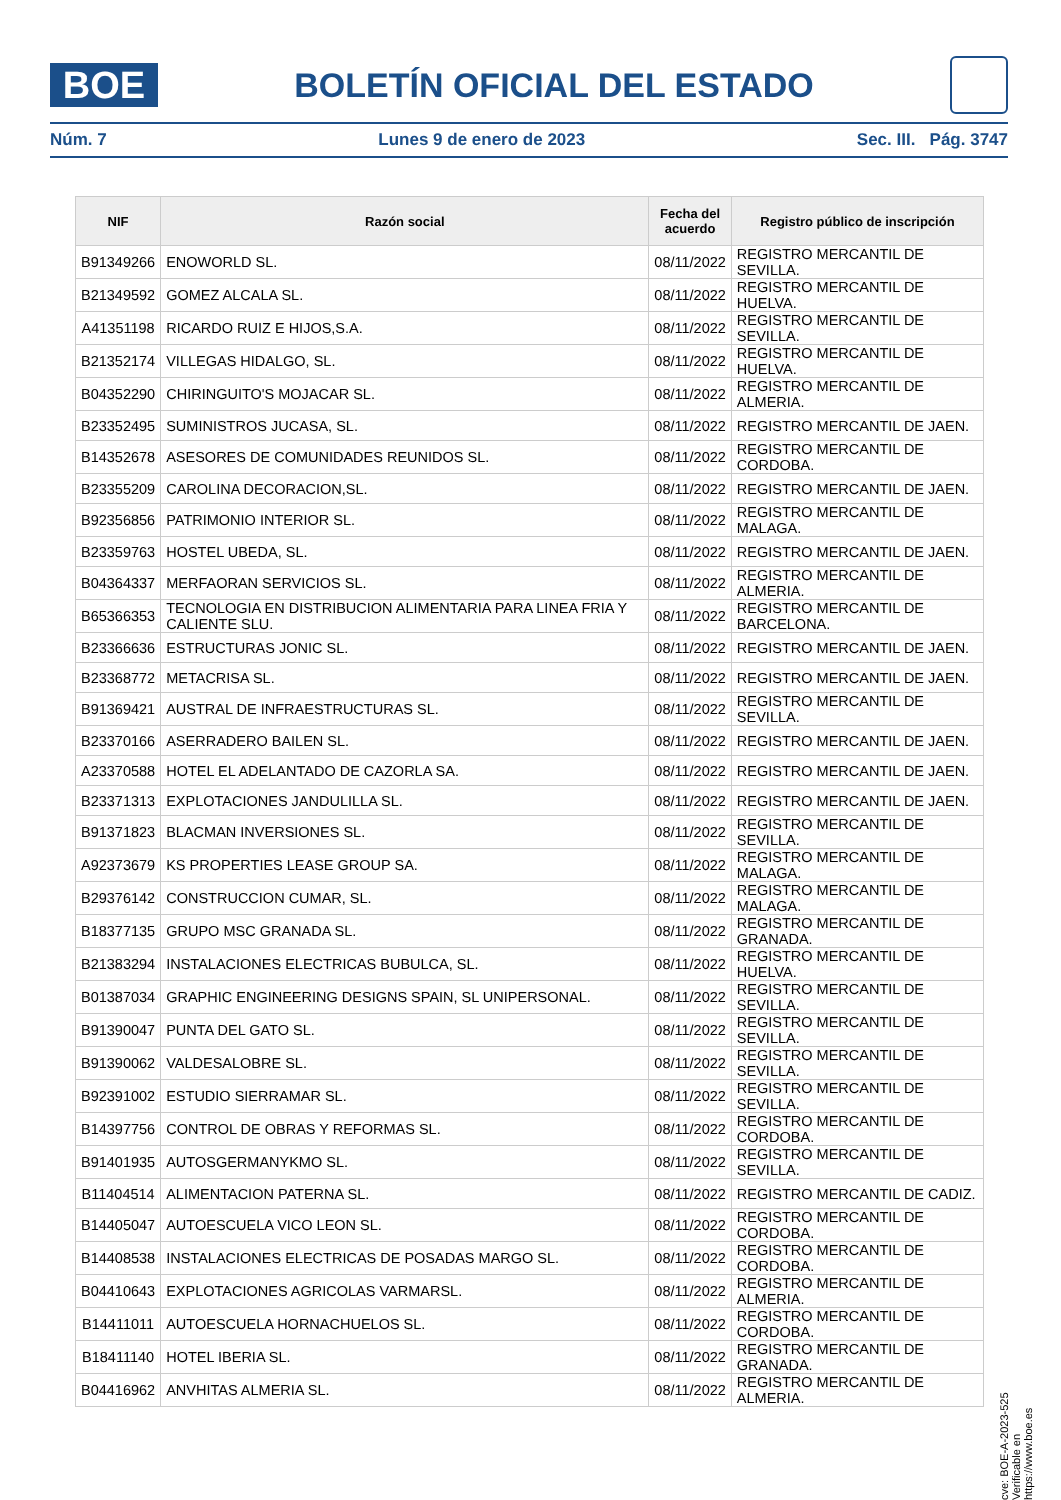BOE
BOLETÍN OFICIAL DEL ESTADO
Núm. 7 Lunes 9 de enero de 2023 Sec. III. Pág. 3747
| NIF | Razón social | Fecha del acuerdo | Registro público de inscripción |
| --- | --- | --- | --- |
| B91349266 | ENOWORLD SL. | 08/11/2022 | REGISTRO MERCANTIL DE SEVILLA. |
| B21349592 | GOMEZ ALCALA SL. | 08/11/2022 | REGISTRO MERCANTIL DE HUELVA. |
| A41351198 | RICARDO RUIZ E HIJOS,S.A. | 08/11/2022 | REGISTRO MERCANTIL DE SEVILLA. |
| B21352174 | VILLEGAS HIDALGO, SL. | 08/11/2022 | REGISTRO MERCANTIL DE HUELVA. |
| B04352290 | CHIRINGUITO'S MOJACAR SL. | 08/11/2022 | REGISTRO MERCANTIL DE ALMERIA. |
| B23352495 | SUMINISTROS JUCASA, SL. | 08/11/2022 | REGISTRO MERCANTIL DE JAEN. |
| B14352678 | ASESORES DE COMUNIDADES REUNIDOS SL. | 08/11/2022 | REGISTRO MERCANTIL DE CORDOBA. |
| B23355209 | CAROLINA DECORACION,SL. | 08/11/2022 | REGISTRO MERCANTIL DE JAEN. |
| B92356856 | PATRIMONIO INTERIOR SL. | 08/11/2022 | REGISTRO MERCANTIL DE MALAGA. |
| B23359763 | HOSTEL UBEDA, SL. | 08/11/2022 | REGISTRO MERCANTIL DE JAEN. |
| B04364337 | MERFAORAN SERVICIOS SL. | 08/11/2022 | REGISTRO MERCANTIL DE ALMERIA. |
| B65366353 | TECNOLOGIA EN DISTRIBUCION ALIMENTARIA PARA LINEA FRIA Y CALIENTE SLU. | 08/11/2022 | REGISTRO MERCANTIL DE BARCELONA. |
| B23366636 | ESTRUCTURAS JONIC SL. | 08/11/2022 | REGISTRO MERCANTIL DE JAEN. |
| B23368772 | METACRISA SL. | 08/11/2022 | REGISTRO MERCANTIL DE JAEN. |
| B91369421 | AUSTRAL DE INFRAESTRUCTURAS SL. | 08/11/2022 | REGISTRO MERCANTIL DE SEVILLA. |
| B23370166 | ASERRADERO BAILEN SL. | 08/11/2022 | REGISTRO MERCANTIL DE JAEN. |
| A23370588 | HOTEL EL ADELANTADO DE CAZORLA SA. | 08/11/2022 | REGISTRO MERCANTIL DE JAEN. |
| B23371313 | EXPLOTACIONES JANDULILLA SL. | 08/11/2022 | REGISTRO MERCANTIL DE JAEN. |
| B91371823 | BLACMAN INVERSIONES SL. | 08/11/2022 | REGISTRO MERCANTIL DE SEVILLA. |
| A92373679 | KS PROPERTIES LEASE GROUP SA. | 08/11/2022 | REGISTRO MERCANTIL DE MALAGA. |
| B29376142 | CONSTRUCCION CUMAR, SL. | 08/11/2022 | REGISTRO MERCANTIL DE MALAGA. |
| B18377135 | GRUPO MSC GRANADA SL. | 08/11/2022 | REGISTRO MERCANTIL DE GRANADA. |
| B21383294 | INSTALACIONES ELECTRICAS BUBULCA, SL. | 08/11/2022 | REGISTRO MERCANTIL DE HUELVA. |
| B01387034 | GRAPHIC ENGINEERING DESIGNS SPAIN, SL UNIPERSONAL. | 08/11/2022 | REGISTRO MERCANTIL DE SEVILLA. |
| B91390047 | PUNTA DEL GATO SL. | 08/11/2022 | REGISTRO MERCANTIL DE SEVILLA. |
| B91390062 | VALDESALOBRE SL. | 08/11/2022 | REGISTRO MERCANTIL DE SEVILLA. |
| B92391002 | ESTUDIO SIERRAMAR SL. | 08/11/2022 | REGISTRO MERCANTIL DE SEVILLA. |
| B14397756 | CONTROL DE OBRAS Y REFORMAS SL. | 08/11/2022 | REGISTRO MERCANTIL DE CORDOBA. |
| B91401935 | AUTOSGERMANYKMO SL. | 08/11/2022 | REGISTRO MERCANTIL DE SEVILLA. |
| B11404514 | ALIMENTACION PATERNA SL. | 08/11/2022 | REGISTRO MERCANTIL DE CADIZ. |
| B14405047 | AUTOESCUELA VICO LEON SL. | 08/11/2022 | REGISTRO MERCANTIL DE CORDOBA. |
| B14408538 | INSTALACIONES ELECTRICAS DE POSADAS MARGO SL. | 08/11/2022 | REGISTRO MERCANTIL DE CORDOBA. |
| B04410643 | EXPLOTACIONES AGRICOLAS VARMARSL. | 08/11/2022 | REGISTRO MERCANTIL DE ALMERIA. |
| B14411011 | AUTOESCUELA HORNACHUELOS SL. | 08/11/2022 | REGISTRO MERCANTIL DE CORDOBA. |
| B18411140 | HOTEL IBERIA SL. | 08/11/2022 | REGISTRO MERCANTIL DE GRANADA. |
| B04416962 | ANVHITAS ALMERIA SL. | 08/11/2022 | REGISTRO MERCANTIL DE ALMERIA. |
cve: BOE-A-2023-525
Verificable en https://www.boe.es